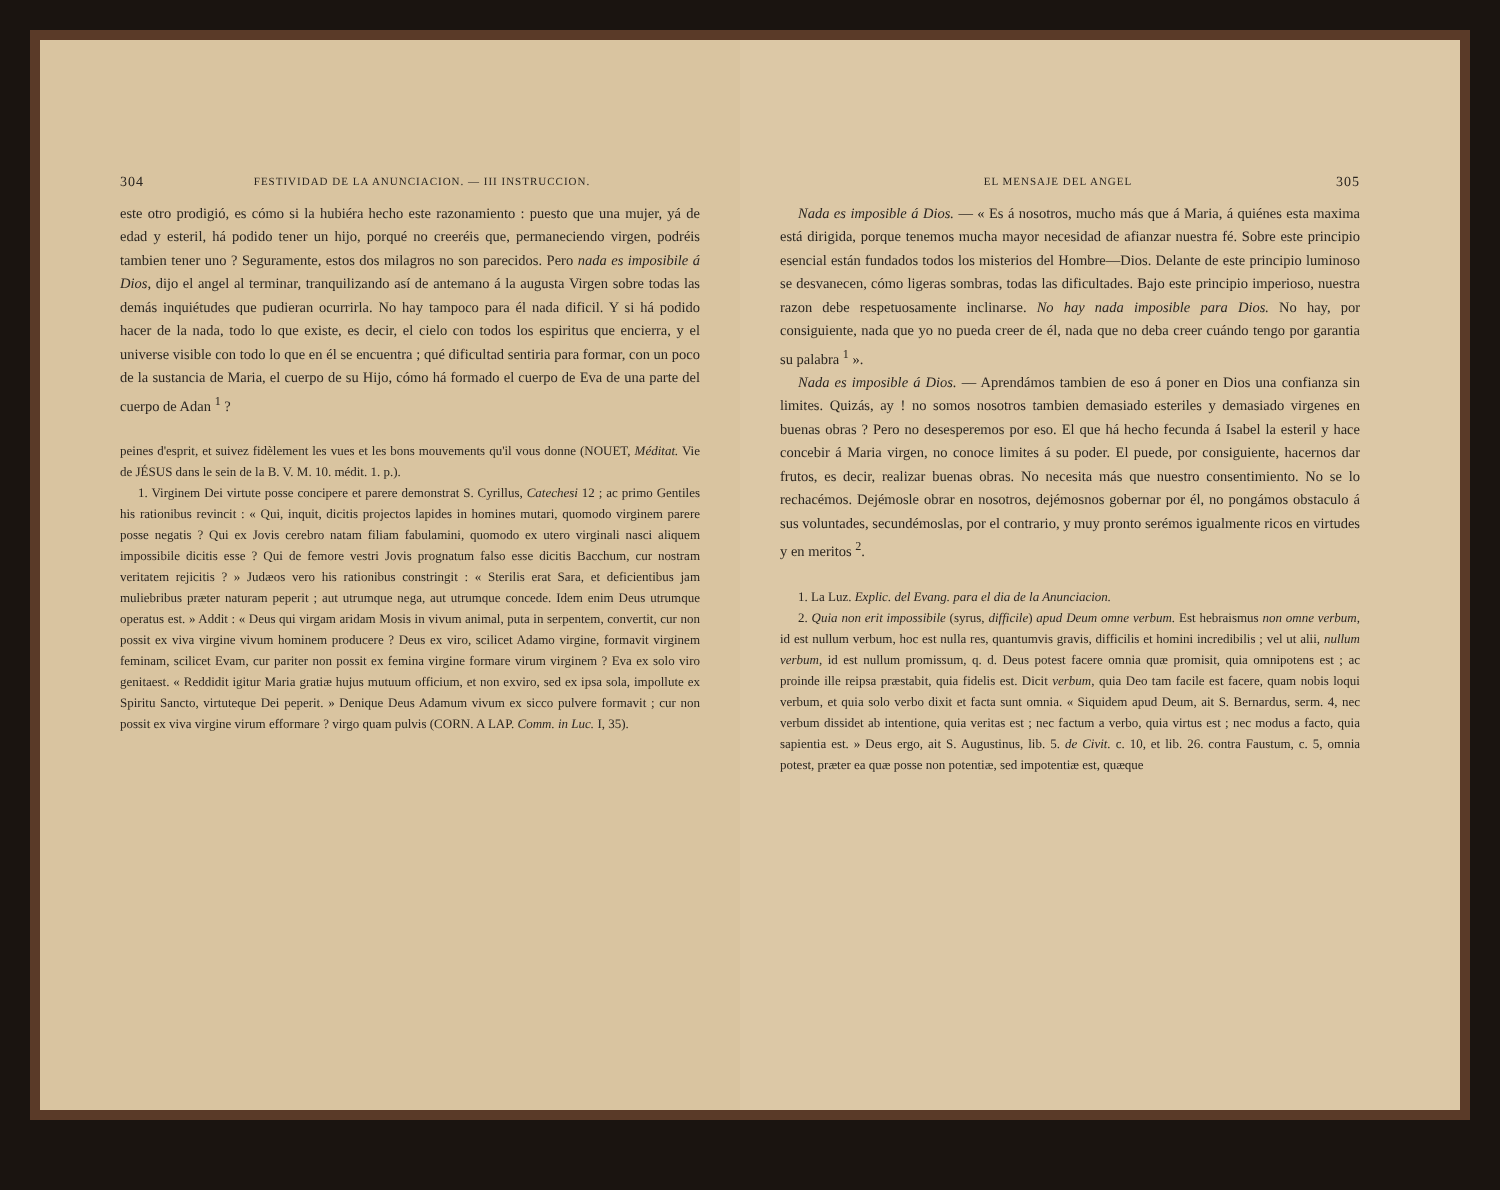304 FESTIVIDAD DE LA ANUNCIACION. — III INSTRUCCION.
este otro prodigió, es cómo si la hubiéra hecho este razonamiento : puesto que una mujer, yá de edad y esteril, há podido tener un hijo, porqué no creeréis que, permaneciendo virgen, podréis tambien tener uno ? Seguramente, estos dos milagros no son parecidos. Pero nada es imposibile á Dios, dijo el angel al terminar, tranquilizando así de antemano á la augusta Virgen sobre todas las demás inquiétudes que pudieran ocurrirla. No hay tampoco para él nada dificil. Y si há podido hacer de la nada, todo lo que existe, es decir, el cielo con todos los espiritus que encierra, y el universe visible con todo lo que en él se encuentra ; qué dificultad sentiria para formar, con un poco de la sustancia de Maria, el cuerpo de su Hijo, cómo há formado el cuerpo de Eva de una parte del cuerpo de Adan <sup>1</sup> ?
peines d'esprit, et suivez fidèlement les vues et les bons mouvements qu'il vous donne (NOUET, Méditat. Vie de JÉSUS dans le sein de la B. V. M. 10. médit. 1. p.).
1. Virginem Dei virtute posse concipere et parere demonstrat S. Cyrillus, Catechesi 12 ; ac primo Gentiles his rationibus revincit : « Qui, inquit, dicitis projectos lapides in homines mutari, quomodo virginem parere posse negatis ? Qui ex Jovis cerebro natam filiam fabulamini, quomodo ex utero virginali nasci aliquem impossibile dicitis esse ? Qui de femore vestri Jovis prognatum falso esse dicitis Bacchum, cur nostram veritatem rejicitis ? » Judæos vero his rationibus constringit : « Sterilis erat Sara, et deficientibus jam muliebribus præter naturam peperit ; aut utrumque nega, aut utrumque concede. Idem enim Deus utrumque operatus est. » Addit : « Deus qui virgam aridam Mosis in vivum animal, puta in serpentem, convertit, cur non possit ex viva virgine vivum hominem producere ? Deus ex viro, scilicet Adamo virgine, formavit virginem feminam, scilicet Evam, cur pariter non possit ex femina virgine formare virum virginem ? Eva ex solo viro genitaest. « Reddidit igitur Maria gratiæ hujus mutuum officium, et non exviro, sed ex ipsa sola, impollute ex Spiritu Sancto, virtuteque Dei peperit. » Denique Deus Adamum vivum ex sicco pulvere formavit ; cur non possit ex viva virgine virum efformare ? virgo quam pulvis (CORN. A LAP. Comm. in Luc. I, 35).
EL MENSAJE DEL ANGEL 305
Nada es imposible á Dios. — « Es á nosotros, mucho más que á Maria, á quiénes esta maxima está dirigida, porque tenemos mucha mayor necesidad de afianzar nuestra fé. Sobre este principio esencial están fundados todos los misterios del Hombre—Dios. Delante de este principio luminoso se desvanecen, cómo ligeras sombras, todas las dificultades. Bajo este principio imperioso, nuestra razon debe respetuosamente inclinarse. No hay nada imposible para Dios. No hay, por consiguiente, nada que yo no pueda creer de él, nada que no deba creer cuándo tengo por garantia su palabra <sup>1</sup> ».
Nada es imposible á Dios. — Aprendámos tambien de eso á poner en Dios una confianza sin limites. Quizás, ay ! no somos nosotros tambien demasiado esteriles y demasiado virgenes en buenas obras ? Pero no desesperemos por eso. El que há hecho fecunda á Isabel la esteril y hace concebir á Maria virgen, no conoce limites á su poder. El puede, por consiguiente, hacernos dar frutos, es decir, realizar buenas obras. No necesita más que nuestro consentimiento. No se lo rechacémos. Dejémosle obrar en nosotros, dejémosnos gobernar por él, no pongámos obstaculo á sus voluntades, secundémoslas, por el contrario, y muy pronto serémos igualmente ricos en virtudes y en meritos <sup>2</sup>.
1. La Luz. Explic. del Evang. para el dia de la Anunciacion.
2. Quia non erit impossibile (syrus, difficile) apud Deum omne verbum. Est hebraismus non omne verbum, id est nullum verbum, hoc est nulla res, quantumvis gravis, difficilis et homini incredibilis ; vel ut alii, nullum verbum, id est nullum promissum, q. d. Deus potest facere omnia quæ promisit, quia omnipotens est ; ac proinde ille reipsa præstabit, quia fidelis est. Dicit verbum, quia Deo tam facile est facere, quam nobis loqui verbum, et quia solo verbo dixit et facta sunt omnia. « Siquidem apud Deum, ait S. Bernardus, serm. 4, nec verbum dissidet ab intentione, quia veritas est ; nec factum a verbo, quia virtus est ; nec modus a facto, quia sapientia est. » Deus ergo, ait S. Augustinus, lib. 5. de Civit. c. 10, et lib. 26. contra Faustum, c. 5, omnia potest, præter ea quæ posse non potentiæ, sed impotentiæ est, quæque